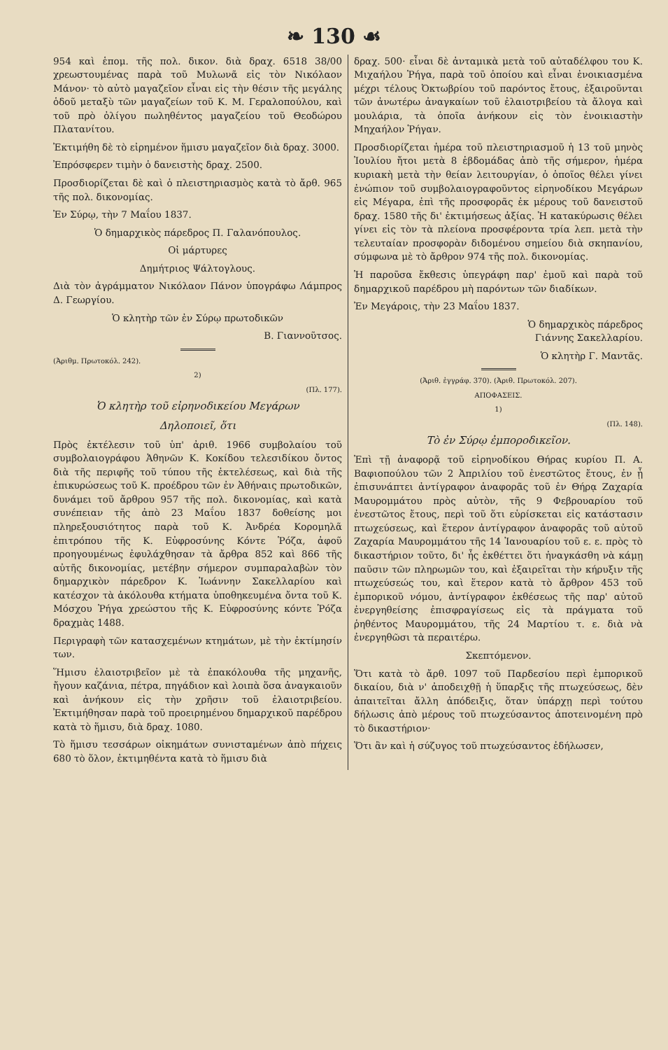❧ 130 ☙
954 καὶ ἑπομ. τῆς πολ. δικον. διὰ δραχ. 6518 38/00 χρεωστουμένας παρὰ τοῦ Μυλωνᾶ εἰς τὸν Νικόλαον Μάνον· τὸ αὐτὸ μαγαζεῖον εἶναι εἰς τὴν θέσιν τῆς μεγάλης ὁδοῦ μεταξὺ τῶν μαγαζείων τοῦ Κ. Μ. Γεραλοπούλου, καὶ τοῦ πρὸ ὀλίγου πωληθέντος μαγαζείου τοῦ Θεοδώρου Πλατανίτου.
Ἐκτιμήθη δὲ τὸ εἰρημένον ἥμισυ μαγαζεῖον διὰ δραχ. 3000.
Ἐπρόσφερεν τιμὴν ὁ δανειστὴς δραχ. 2500.
Προσδιορίζεται δὲ καὶ ὁ πλειστηριασμὸς κατὰ τὸ ἄρθ. 965 τῆς πολ. δικονομίας.
Ἐν Σύρῳ, τὴν 7 Μαΐου 1837.
Ὁ δημαρχικὸς πάρεδρος Π. Γαλανόπουλος.
Οἱ μάρτυρες
Δημήτριος Ψάλτογλους.
Διὰ τὸν ἀγράμματον Νικόλαον Πάνον ὑπογράφω Λάμπρος Δ. Γεωργίου.
Ὁ κλητὴρ τῶν ἐν Σύρῳ πρωτοδικῶν
Β. Γιαννοῦτσος.
(Ἀριθμ. Πρωτοκόλ. 242).
2)
(Πλ. 177).
Ὁ κλητὴρ τοῦ εἰρηνοδικείου Μεγάρων
Δηλοποιεῖ, ὅτι
Πρὸς ἐκτέλεσιν τοῦ ὑπ' ἀριθ. 1966 συμβολαίου τοῦ συμβολαιογράφου Ἀθηνῶν Κ. Κοκίδου τελεσιδίκου ὄντος διὰ τῆς περιφῆς τοῦ τύπου τῆς ἐκτελέσεως, καὶ διὰ τῆς ἐπικυρώσεως τοῦ Κ. προέδρου τῶν ἐν Ἀθήναις πρωτοδικῶν, δυνάμει τοῦ ἄρθρου 957 τῆς πολ. δικονομίας, καὶ κατὰ συνέπειαν τῆς ἀπὸ 23 Μαΐου 1837 δοθείσης μοι πληρεξουσιότητος παρὰ τοῦ Κ. Ἀνδρέα Κορομηλᾶ ἐπιτρόπου τῆς Κ. Εὐφροσύνης Κόντε Ῥόζα, ἀφοῦ προηγουμένως ἐφυλάχθησαν τὰ ἄρθρα 852 καὶ 866 τῆς αὐτῆς δικονομίας, μετέβην σήμερον συμπαραλαβὼν τὸν δημαρχικὸν πάρεδρον Κ. Ἰωάννην Σακελλαρίου καὶ κατέσχον τὰ ἀκόλουθα κτήματα ὑποθηκευμένα ὄντα τοῦ Κ. Μόσχου Ῥήγα χρεώστου τῆς Κ. Εὐφροσύνης κόντε Ῥόζα δραχμὰς 1488.
Περιγραφὴ τῶν κατασχεμένων κτημάτων, μὲ τὴν ἐκτίμησίν των.
Ἥμισυ ἐλαιοτριβεῖον μὲ τὰ ἐπακόλουθα τῆς μηχανῆς, ἤγουν καζάνια, πέτρα, πηγάδιον καὶ λοιπὰ ὅσα ἀναγκαιοῦν καὶ ἀνήκουν εἰς τὴν χρῆσιν τοῦ ἐλαιοτριβείου. Ἐκτιμήθησαν παρὰ τοῦ προειρημένου δημαρχικοῦ παρέδρου κατὰ τὸ ἥμισυ, διὰ δραχ. 1080.
Τὸ ἥμισυ τεσσάρων οἰκημάτων συνισταμένων ἀπὸ πήχεις 680 τὸ ὅλον, ἐκτιμηθέντα κατὰ τὸ ἥμισυ διὰ
δραχ. 500· εἶναι δὲ ἀνταμικὰ μετὰ τοῦ αὐταδέλφου του Κ. Μιχαήλου Ῥήγα, παρὰ τοῦ ὁποίου καὶ εἶναι ἐνοικιασμένα μέχρι τέλους Ὀκτωβρίου τοῦ παρόντος ἔτους, ἐξαιροῦνται τῶν ἀνωτέρω ἀναγκαίων τοῦ ἐλαιοτριβείου τὰ ἄλογα καὶ μουλάρια, τὰ ὁποῖα ἀνήκουν εἰς τὸν ἐνοικιαστὴν Μηχαήλον Ῥήγαν.
Προσδιορίζεται ἡμέρα τοῦ πλειστηριασμοῦ ἡ 13 τοῦ μηνὸς Ἰουλίου ἤτοι μετὰ 8 ἑβδομάδας ἀπὸ τῆς σήμερον, ἡμέρα κυριακὴ μετὰ τὴν θείαν λειτουργίαν, ὁ ὁποῖος θέλει γίνει ἐνώπιον τοῦ συμβολαιογραφοῦντος εἰρηνοδίκου Μεγάρων εἰς Μέγαρα, ἐπὶ τῆς προσφορᾶς ἐκ μέρους τοῦ δανειστοῦ δραχ. 1580 τῆς δι' ἐκτιμήσεως ἀξίας. Ἡ κατακύρωσις θέλει γίνει εἰς τὸν τὰ πλείονα προσφέροντα τρία λεπ. μετὰ τὴν τελευταίαν προσφορὰν διδομένου σημείου διὰ σκηπανίου, σύμφωνα μὲ τὸ ἄρθρον 974 τῆς πολ. δικονομίας.
Ἡ παροῦσα ἔκθεσις ὑπεγράφη παρ' ἐμοῦ καὶ παρὰ τοῦ δημαρχικοῦ παρέδρου μὴ παρόντων τῶν διαδίκων.
Ἐν Μεγάροις, τὴν 23 Μαΐου 1837.
Ὁ δημαρχικὸς πάρεδρος
Γιάννης Σακελλαρίου.
Ὁ κλητὴρ Γ. Μαντᾶς.
(Ἀριθ. ἐγγράφ. 370). (Ἀριθ. Πρωτοκόλ. 207).
ΑΠΟΦΑΣΕΙΣ.
1)
(Πλ. 148).
Τὸ ἐν Σύρῳ ἐμποροδικεῖον.
Ἐπὶ τῇ ἀναφορᾷ τοῦ εἰρηνοδίκου Θήρας κυρίου Π. Α. Βαφιοπούλου τῶν 2 Ἀπριλίου τοῦ ἐνεστῶτος ἔτους, ἐν ᾗ ἐπισυνάπτει ἀντίγραφον ἀναφορᾶς τοῦ ἐν Θήρᾳ Ζαχαρία Μαυρομμάτου πρὸς αὐτὸν, τῆς 9 Φεβρουαρίου τοῦ ἐνεστῶτος ἔτους, περὶ τοῦ ὅτι εὑρίσκεται εἰς κατάστασιν πτωχεύσεως, καὶ ἕτερον ἀντίγραφον ἀναφορᾶς τοῦ αὐτοῦ Ζαχαρία Μαυρομμάτου τῆς 14 Ἰανουαρίου τοῦ ε. ε. πρὸς τὸ δικαστήριον τοῦτο, δι' ἧς ἐκθέττει ὅτι ἠναγκάσθη νὰ κάμῃ παῦσιν τῶν πληρωμῶν του, καὶ ἐξαιρεῖται τὴν κήρυξιν τῆς πτωχεύσεώς του, καὶ ἕτερον κατὰ τὸ ἄρθρον 453 τοῦ ἐμπορικοῦ νόμου, ἀντίγραφον ἐκθέσεως τῆς παρ' αὐτοῦ ἐνεργηθείσης ἐπισφραγίσεως εἰς τὰ πράγματα τοῦ ῥηθέντος Μαυρομμάτου, τῆς 24 Μαρτίου τ. ε. διὰ νὰ ἐνεργηθῶσι τὰ περαιτέρω.
Σκεπτόμενον.
Ὅτι κατὰ τὸ ἄρθ. 1097 τοῦ Παρδεσίου περὶ ἐμπορικοῦ δικαίου, διὰ ν' ἀποδειχθῇ ἡ ὕπαρξις τῆς πτωχεύσεως, δὲν ἀπαιτεῖται ἄλλη ἀπόδειξις, ὅταν ὑπάρχῃ περὶ τούτου δήλωσις ἀπὸ μέρους τοῦ πτωχεύσαντος ἀποτεινομένη πρὸ τὸ δικαστήριον·
Ὅτι ἂν καὶ ἡ σύζυγος τοῦ πτωχεύσαντος ἐδήλωσεν,